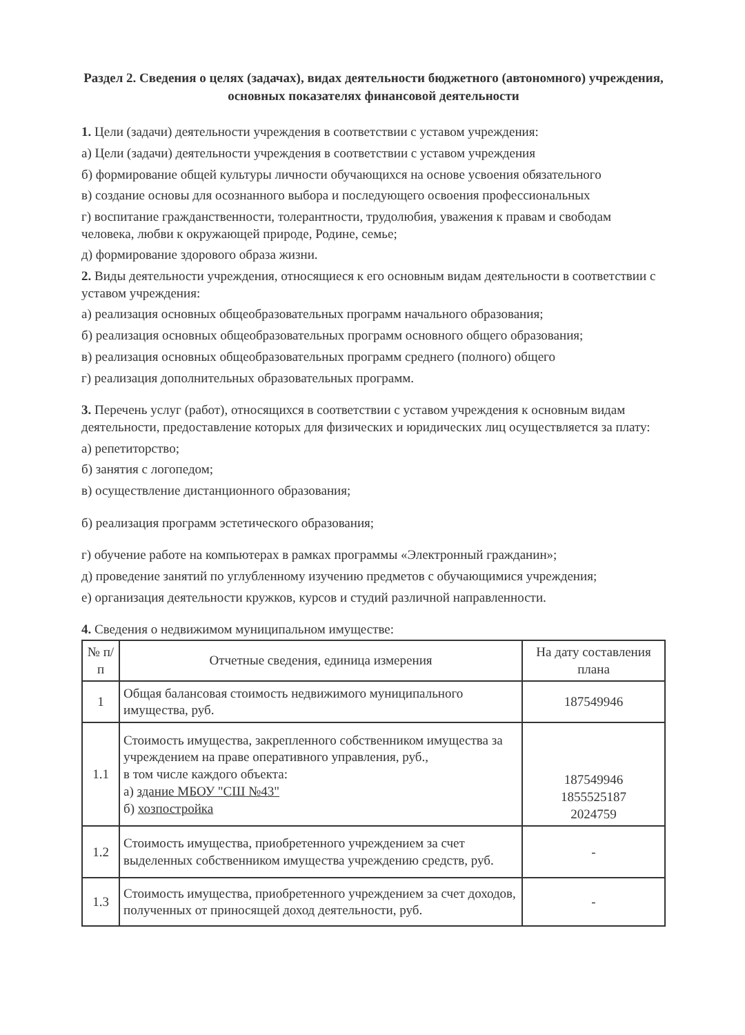Раздел 2. Сведения о целях (задачах), видах деятельности бюджетного (автономного) учреждения, основных показателях финансовой деятельности
1. Цели (задачи) деятельности учреждения в соответствии с уставом учреждения:
а) Цели (задачи) деятельности учреждения в соответствии с уставом учреждения
б) формирование общей культуры личности обучающихся на основе усвоения обязательного
в) создание основы для осознанного выбора и последующего освоения профессиональных
г) воспитание гражданственности, толерантности, трудолюбия, уважения к правам и свободам человека, любви к окружающей природе, Родине, семье;
д) формирование здорового образа жизни.
2. Виды деятельности учреждения, относящиеся к его основным видам деятельности в соответствии с уставом учреждения:
а) реализация основных общеобразовательных программ начального образования;
б) реализация основных общеобразовательных программ основного общего образования;
в) реализация основных общеобразовательных программ среднего (полного) общего
г) реализация дополнительных образовательных программ.
3. Перечень услуг (работ), относящихся в соответствии с уставом учреждения к основным видам деятельности, предоставление которых для физических и юридических лиц осуществляется за плату:
а) репетиторство;
б) занятия с логопедом;
в) осуществление дистанционного образования;
б) реализация программ эстетического образования;
г) обучение работе на компьютерах в рамках программы «Электронный гражданин»;
д) проведение занятий по углубленному изучению предметов с обучающимися учреждения;
е) организация деятельности кружков, курсов и студий различной направленности.
4. Сведения о недвижимом муниципальном имуществе:
| № п/п | Отчетные сведения, единица измерения | На дату составления плана |
| --- | --- | --- |
| 1 | Общая балансовая стоимость недвижимого муниципального имущества, руб. | 187549946 |
| 1.1 | Стоимость имущества, закрепленного собственником имущества за учреждением на праве оперативного управления, руб., в том числе каждого объекта: а) здание МБОУ "СШ №43" б) хозпостройка | 187549946 1855525187 2024759 |
| 1.2 | Стоимость имущества, приобретенного учреждением за счет выделенных собственником имущества учреждению средств, руб. | - |
| 1.3 | Стоимость имущества, приобретенного учреждением за счет доходов, полученных от приносящей доход деятельности, руб. | - |